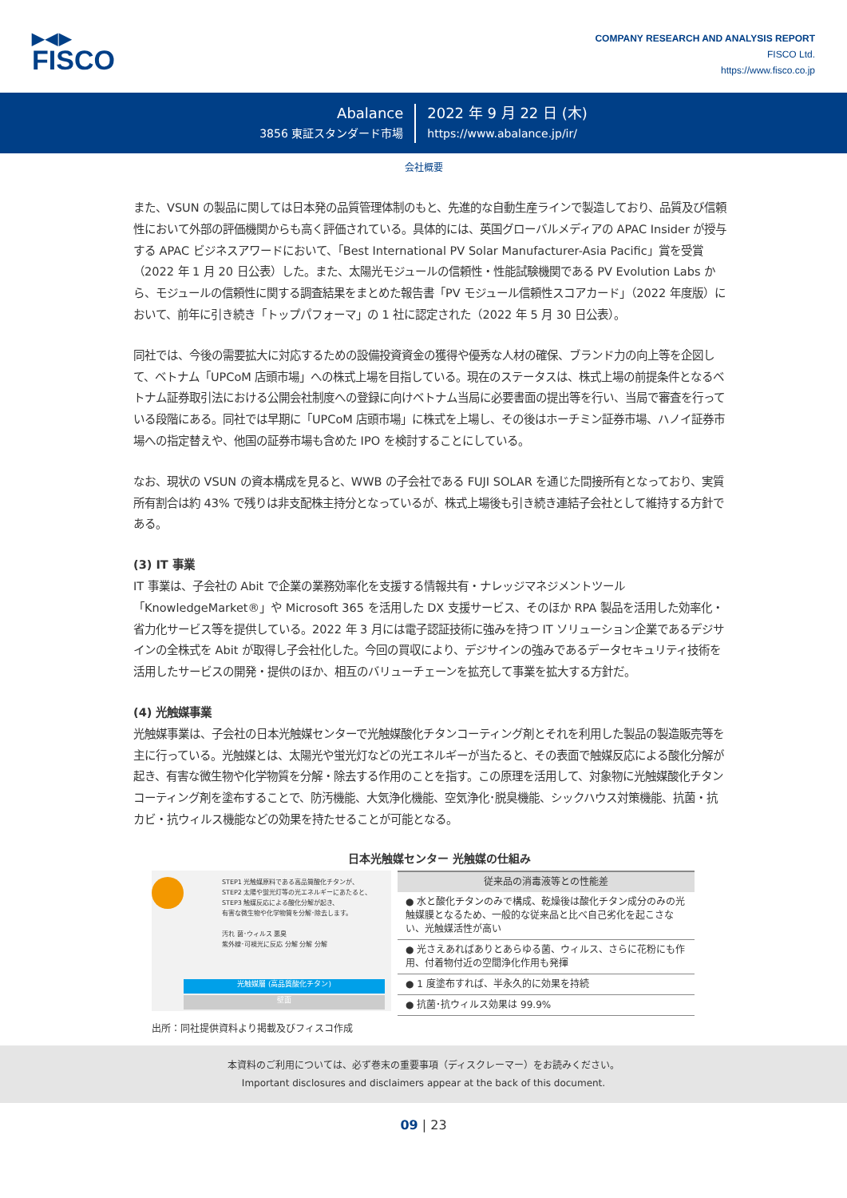▶◀▶
FISCO
COMPANY RESEARCH AND ANALYSIS REPORT
FISCO Ltd.
https://www.fisco.co.jp
Abalance
3856 東証スタンダード市場
2022 年 9 月 22 日 (木)
https://www.abalance.jp/ir/
会社概要
また、VSUN の製品に関しては日本発の品質管理体制のもと、先進的な自動生産ラインで製造しており、品質及び信頼性において外部の評価機関からも高く評価されている。具体的には、英国グローバルメディアの APAC Insider が授与する APAC ビジネスアワードにおいて、「Best International PV Solar Manufacturer-Asia Pacific」賞を受賞（2022 年 1 月 20 日公表）した。また、太陽光モジュールの信頼性・性能試験機関である PV Evolution Labs から、モジュールの信頼性に関する調査結果をまとめた報告書「PV モジュール信頼性スコアカード」（2022 年度版）において、前年に引き続き「トップパフォーマ」の 1 社に認定された（2022 年 5 月 30 日公表）。
同社では、今後の需要拡大に対応するための設備投資資金の獲得や優秀な人材の確保、ブランド力の向上等を企図して、ベトナム「UPCoM 店頭市場」への株式上場を目指している。現在のステータスは、株式上場の前提条件となるベトナム証券取引法における公開会社制度への登録に向けベトナム当局に必要書面の提出等を行い、当局で審査を行っている段階にある。同社では早期に「UPCoM 店頭市場」に株式を上場し、その後はホーチミン証券市場、ハノイ証券市場への指定替えや、他国の証券市場も含めた IPO を検討することにしている。
なお、現状の VSUN の資本構成を見ると、WWB の子会社である FUJI SOLAR を通じた間接所有となっており、実質所有割合は約 43% で残りは非支配株主持分となっているが、株式上場後も引き続き連結子会社として維持する方針である。
(3) IT 事業
IT 事業は、子会社の Abit で企業の業務効率化を支援する情報共有・ナレッジマネジメントツール「KnowledgeMarket®」や Microsoft 365 を活用した DX 支援サービス、そのほか RPA 製品を活用した効率化・省力化サービス等を提供している。2022 年 3 月には電子認証技術に強みを持つ IT ソリューション企業であるデジサインの全株式を Abit が取得し子会社化した。今回の買収により、デジサインの強みであるデータセキュリティ技術を活用したサービスの開発・提供のほか、相互のバリューチェーンを拡充して事業を拡大する方針だ。
(4) 光触媒事業
光触媒事業は、子会社の日本光触媒センターで光触媒酸化チタンコーティング剤とそれを利用した製品の製造販売等を主に行っている。光触媒とは、太陽光や蛍光灯などの光エネルギーが当たると、その表面で触媒反応による酸化分解が起き、有害な微生物や化学物質を分解・除去する作用のことを指す。この原理を活用して、対象物に光触媒酸化チタンコーティング剤を塗布することで、防汚機能、大気浄化機能、空気浄化･脱臭機能、シックハウス対策機能、抗菌・抗カビ・抗ウィルス機能などの効果を持たせることが可能となる。
日本光触媒センター 光触媒の仕組み
STEP1 光触媒原料である高品質酸化チタンが、
STEP2 太陽や蛍光灯等の光エネルギーにあたると、
STEP3 触媒反応による酸化分解が起き、
有害な微生物や化学物質を分解･除去します。
汚れ 菌･ウィルス 悪臭
紫外線･可視光に反応 分解 分解 分解
光触媒層 (高品質酸化チタン)
壁面
| 従来品の消毒液等との性能差 |
| --- |
| ● 水と酸化チタンのみで構成、乾燥後は酸化チタン成分のみの光触媒膜となるため、一般的な従来品と比べ自己劣化を起こさない、光触媒活性が高い |
| ● 光さえあればありとあらゆる菌、ウィルス、さらに花粉にも作用、付着物付近の空間浄化作用も発揮 |
| ● 1 度塗布すれば、半永久的に効果を持続 |
| ● 抗菌･抗ウィルス効果は 99.9% |
出所：同社提供資料より掲載及びフィスコ作成
本資料のご利用については、必ず巻末の重要事項（ディスクレーマー）をお読みください。
Important disclosures and disclaimers appear at the back of this document.
09 | 23